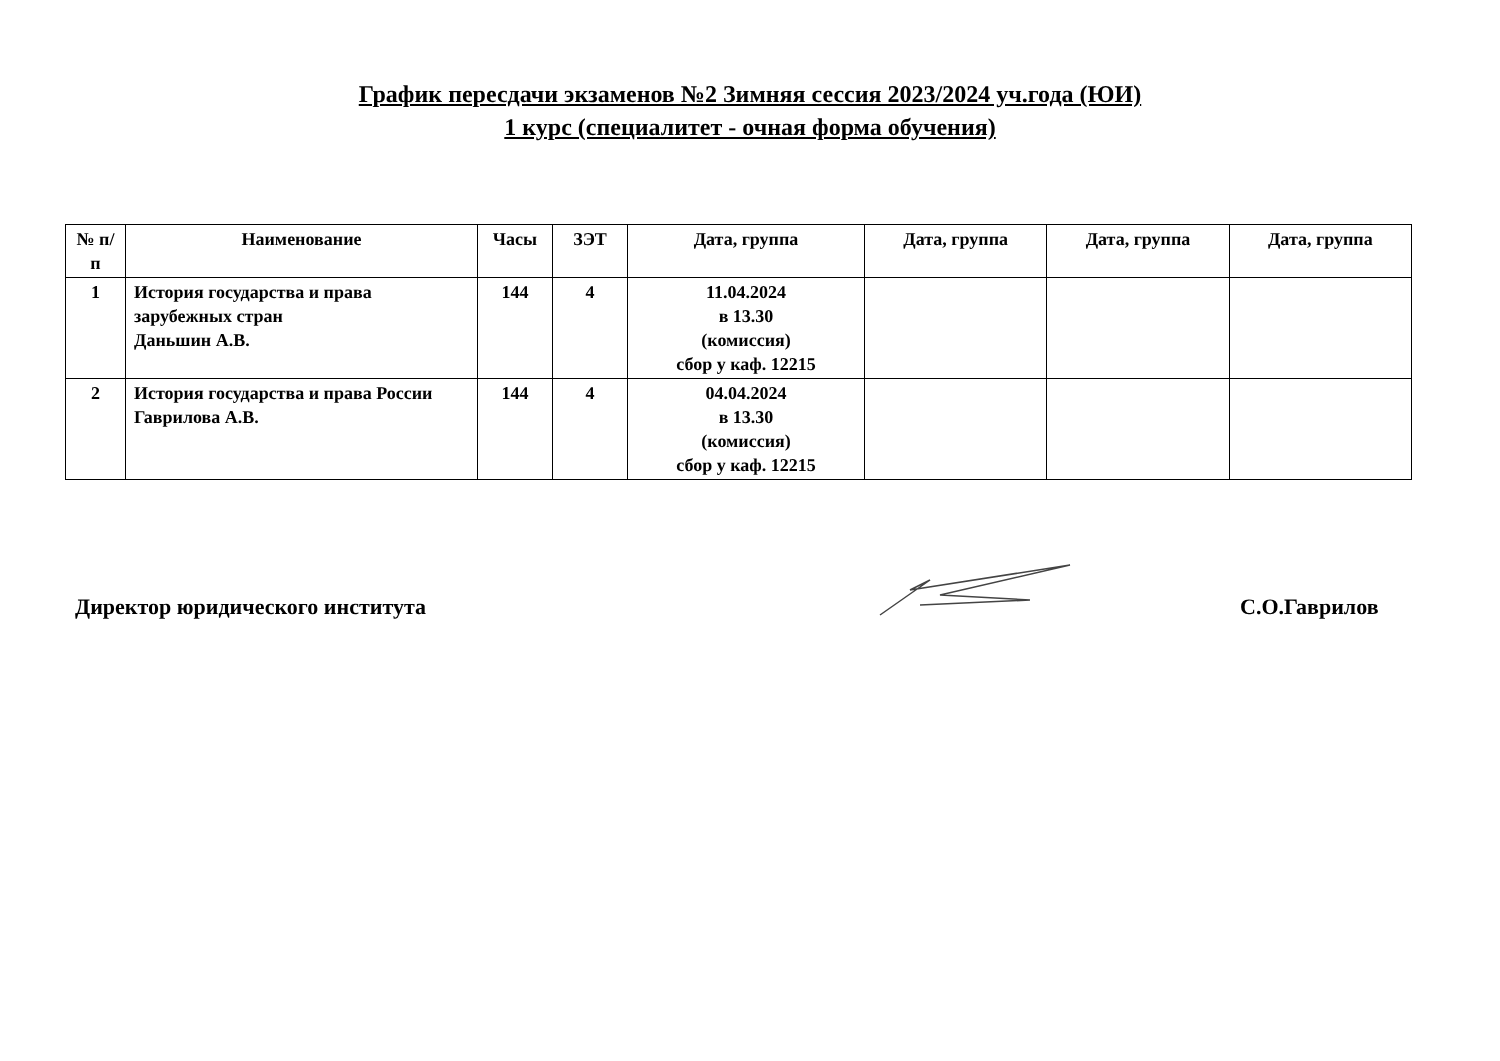График пересдачи экзаменов №2 Зимняя сессия 2023/2024 уч.года (ЮИ)
1 курс (специалитет - очная форма обучения)
| № п/п | Наименование | Часы | ЗЭТ | Дата, группа | Дата, группа | Дата, группа | Дата, группа |
| --- | --- | --- | --- | --- | --- | --- | --- |
| 1 | История государства и права зарубежных стран Даньшин А.В. | 144 | 4 | 11.04.2024 в 13.30 (комиссия) сбор у каф. 12215 | | | |
| 2 | История государства и права России Гаврилова А.В. | 144 | 4 | 04.04.2024 в 13.30 (комиссия) сбор у каф. 12215 | | | |
Директор юридического института
С.О.Гаврилов